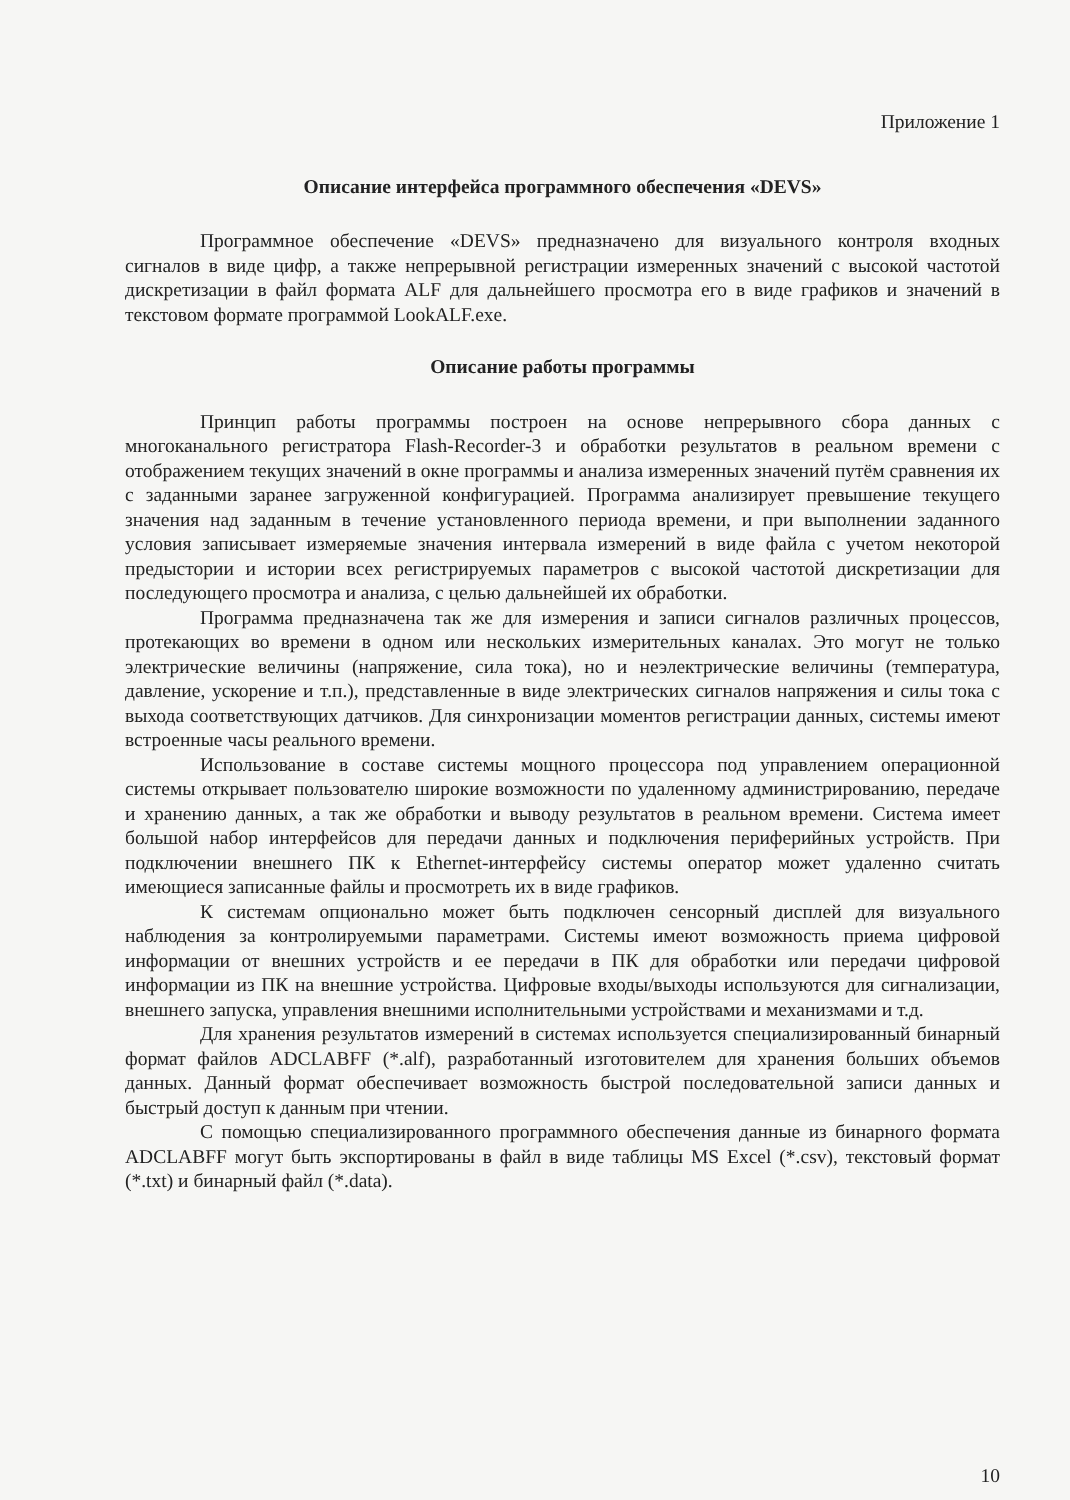Приложение 1
Описание интерфейса программного обеспечения «DEVS»
Программное обеспечение «DEVS» предназначено для визуального контроля входных сигналов в виде цифр, а также непрерывной регистрации измеренных значений с высокой частотой дискретизации в файл формата ALF для дальнейшего просмотра его в виде графиков и значений в текстовом формате программой LookALF.exe.
Описание работы программы
Принцип работы программы построен на основе непрерывного сбора данных с многоканального регистратора Flash-Recorder-3 и обработки результатов в реальном времени с отображением текущих значений в окне программы и анализа измеренных значений путём сравнения их с заданными заранее загруженной конфигурацией. Программа анализирует превышение текущего значения над заданным в течение установленного периода времени, и при выполнении заданного условия записывает измеряемые значения интервала измерений в виде файла с учетом некоторой предыстории и истории всех регистрируемых параметров с высокой частотой дискретизации для последующего просмотра и анализа, с целью дальнейшей их обработки.
Программа предназначена так же для измерения и записи сигналов различных процессов, протекающих во времени в одном или нескольких измерительных каналах. Это могут не только электрические величины (напряжение, сила тока), но и неэлектрические величины (температура, давление, ускорение и т.п.), представленные в виде электрических сигналов напряжения и силы тока с выхода соответствующих датчиков. Для синхронизации моментов регистрации данных, системы имеют встроенные часы реального времени.
Использование в составе системы мощного процессора под управлением операционной системы открывает пользователю широкие возможности по удаленному администрированию, передаче и хранению данных, а так же обработки и выводу результатов в реальном времени. Система имеет большой набор интерфейсов для передачи данных и подключения периферийных устройств. При подключении внешнего ПК к Ethernet-интерфейсу системы оператор может удаленно считать имеющиеся записанные файлы и просмотреть их в виде графиков.
К системам опционально может быть подключен сенсорный дисплей для визуального наблюдения за контролируемыми параметрами. Системы имеют возможность приема цифровой информации от внешних устройств и ее передачи в ПК для обработки или передачи цифровой информации из ПК на внешние устройства. Цифровые входы/выходы используются для сигнализации, внешнего запуска, управления внешними исполнительными устройствами и механизмами и т.д.
Для хранения результатов измерений в системах используется специализированный бинарный формат файлов ADCLABFF (*.alf), разработанный изготовителем для хранения больших объемов данных. Данный формат обеспечивает возможность быстрой последовательной записи данных и быстрый доступ к данным при чтении.
С помощью специализированного программного обеспечения данные из бинарного формата ADCLABFF могут быть экспортированы в файл в виде таблицы MS Excel (*.csv), текстовый формат (*.txt) и бинарный файл (*.data).
10